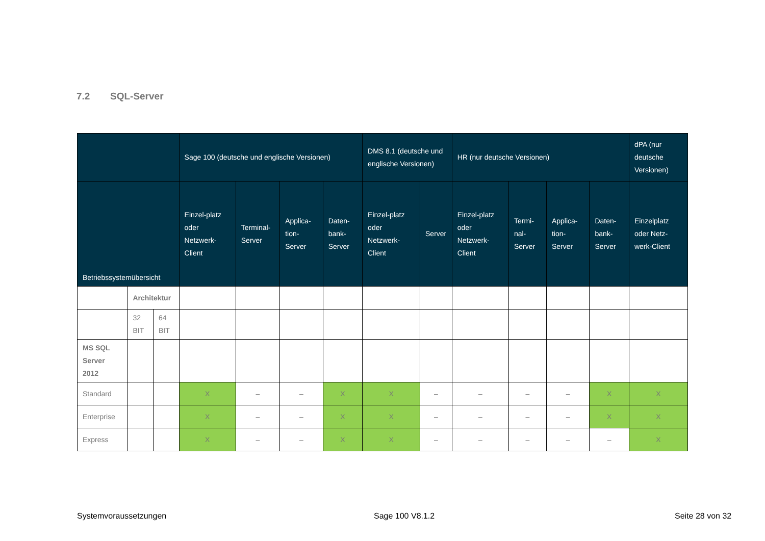7.2 SQL-Server
| | | | Sage 100 (deutsche und englische Versionen) | | | | DMS 8.1 (deutsche und englische Versionen) | | HR (nur deutsche Versionen) | | | | dPA (nur deutsche Versionen) |
| --- | --- | --- | --- | --- | --- | --- | --- | --- | --- | --- | --- | --- | --- |
| Betriebssystemübersicht | | | Einzel-platz oder Netzwerk-Client | Terminal-Server | Applica-tion-Server | Daten-bank-Server | Einzel-platz oder Netzwerk-Client | Server | Einzel-platz oder Netzwerk-Client | Termi-nal-Server | Applica-tion-Server | Daten-bank-Server | Einzelplatz oder Netz-werk-Client |
| | Architektur | | | | | | | | | | | | |
| | 32 BIT | 64 BIT | | | | | | | | | | | |
| MS SQL Server 2012 | | | | | | | | | | | | | |
| Standard | | | X | – | – | X | X | – | – | – | – | X | X |
| Enterprise | | | X | – | – | X | X | – | – | – | – | X | X |
| Express | | | X | – | – | X | X | – | – | – | – | – | X |
Systemvoraussetzungen Sage 100 V8.1.2 Seite 28 von 32